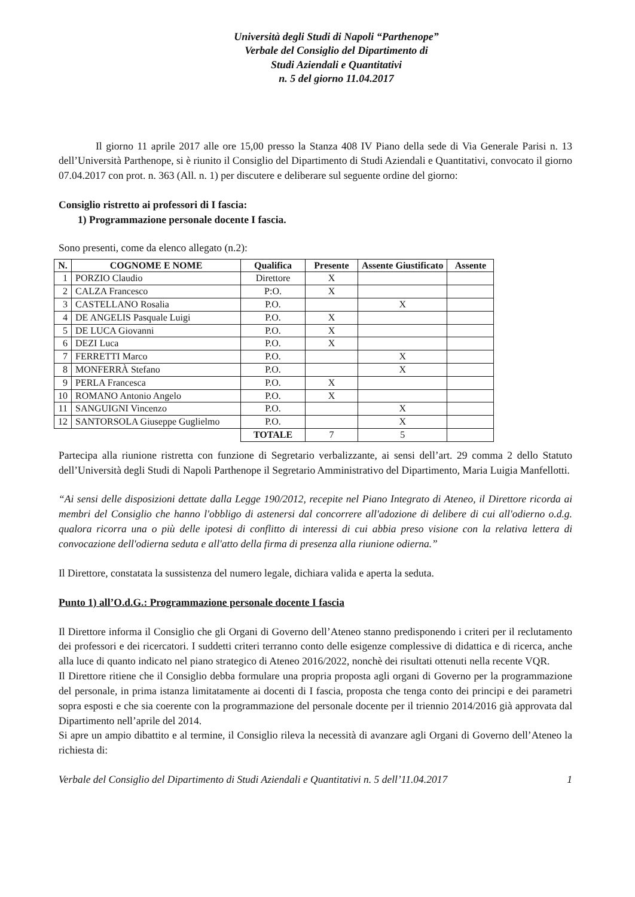Università degli Studi di Napoli “Parthenope”
Verbale del Consiglio del Dipartimento di
Studi Aziendali e Quantitativi
n. 5 del giorno 11.04.2017
Il giorno 11 aprile 2017 alle ore 15,00 presso la Stanza 408 IV Piano della sede di Via Generale Parisi n. 13 dell’Università Parthenope, si è riunito il Consiglio del Dipartimento di Studi Aziendali e Quantitativi, convocato il giorno 07.04.2017 con prot. n. 363 (All. n. 1) per discutere e deliberare sul seguente ordine del giorno:
Consiglio ristretto ai professori di I fascia:
1) Programmazione personale docente I fascia.
Sono presenti, come da elenco allegato (n.2):
| N. | COGNOME E NOME | Qualifica | Presente | Assente Giustificato | Assente |
| --- | --- | --- | --- | --- | --- |
| 1 | PORZIO Claudio | Direttore | X | | |
| 2 | CALZA Francesco | P:O. | X | | |
| 3 | CASTELLANO Rosalia | P.O. | | X | |
| 4 | DE ANGELIS Pasquale Luigi | P.O. | X | | |
| 5 | DE LUCA Giovanni | P.O. | X | | |
| 6 | DEZI Luca | P.O. | X | | |
| 7 | FERRETTI Marco | P.O. | | X | |
| 8 | MONFERRÀ Stefano | P.O. | | X | |
| 9 | PERLA Francesca | P.O. | X | | |
| 10 | ROMANO Antonio Angelo | P.O. | X | | |
| 11 | SANGUIGNI Vincenzo | P.O. | | X | |
| 12 | SANTORSOLA Giuseppe Guglielmo | P.O. | | X | |
| | | TOTALE | 7 | 5 | |
Partecipa alla riunione ristretta con funzione di Segretario verbalizzante, ai sensi dell’art. 29 comma 2 dello Statuto dell’Università degli Studi di Napoli Parthenope il Segretario Amministrativo del Dipartimento, Maria Luigia Manfellotti.
“Ai sensi delle disposizioni dettate dalla Legge 190/2012, recepite nel Piano Integrato di Ateneo, il Direttore ricorda ai membri del Consiglio che hanno l'obbligo di astenersi dal concorrere all'adozione di delibere di cui all'odierno o.d.g. qualora ricorra una o più delle ipotesi di conflitto di interessi di cui abbia preso visione con la relativa lettera di convocazione dell'odierna seduta e all'atto della firma di presenza alla riunione odierna.”
Il Direttore, constatata la sussistenza del numero legale, dichiara valida e aperta la seduta.
Punto 1) all’O.d.G.: Programmazione personale docente I fascia
Il Direttore informa il Consiglio che gli Organi di Governo dell’Ateneo stanno predisponendo i criteri per il reclutamento dei professori e dei ricercatori. I suddetti criteri terranno conto delle esigenze complessive di didattica e di ricerca, anche alla luce di quanto indicato nel piano strategico di Ateneo 2016/2022, nonchè dei risultati ottenuti nella recente VQR.
Il Direttore ritiene che il Consiglio debba formulare una propria proposta agli organi di Governo per la programmazione del personale, in prima istanza limitatamente ai docenti di I fascia, proposta che tenga conto dei principi e dei parametri sopra esposti e che sia coerente con la programmazione del personale docente per il triennio 2014/2016 già approvata dal Dipartimento nell’aprile del 2014.
Si apre un ampio dibattito e al termine, il Consiglio rileva la necessità di avanzare agli Organi di Governo dell’Ateneo la richiesta di:
Verbale del Consiglio del Dipartimento di Studi Aziendali e Quantitativi n. 5 dell’11.04.2017 1